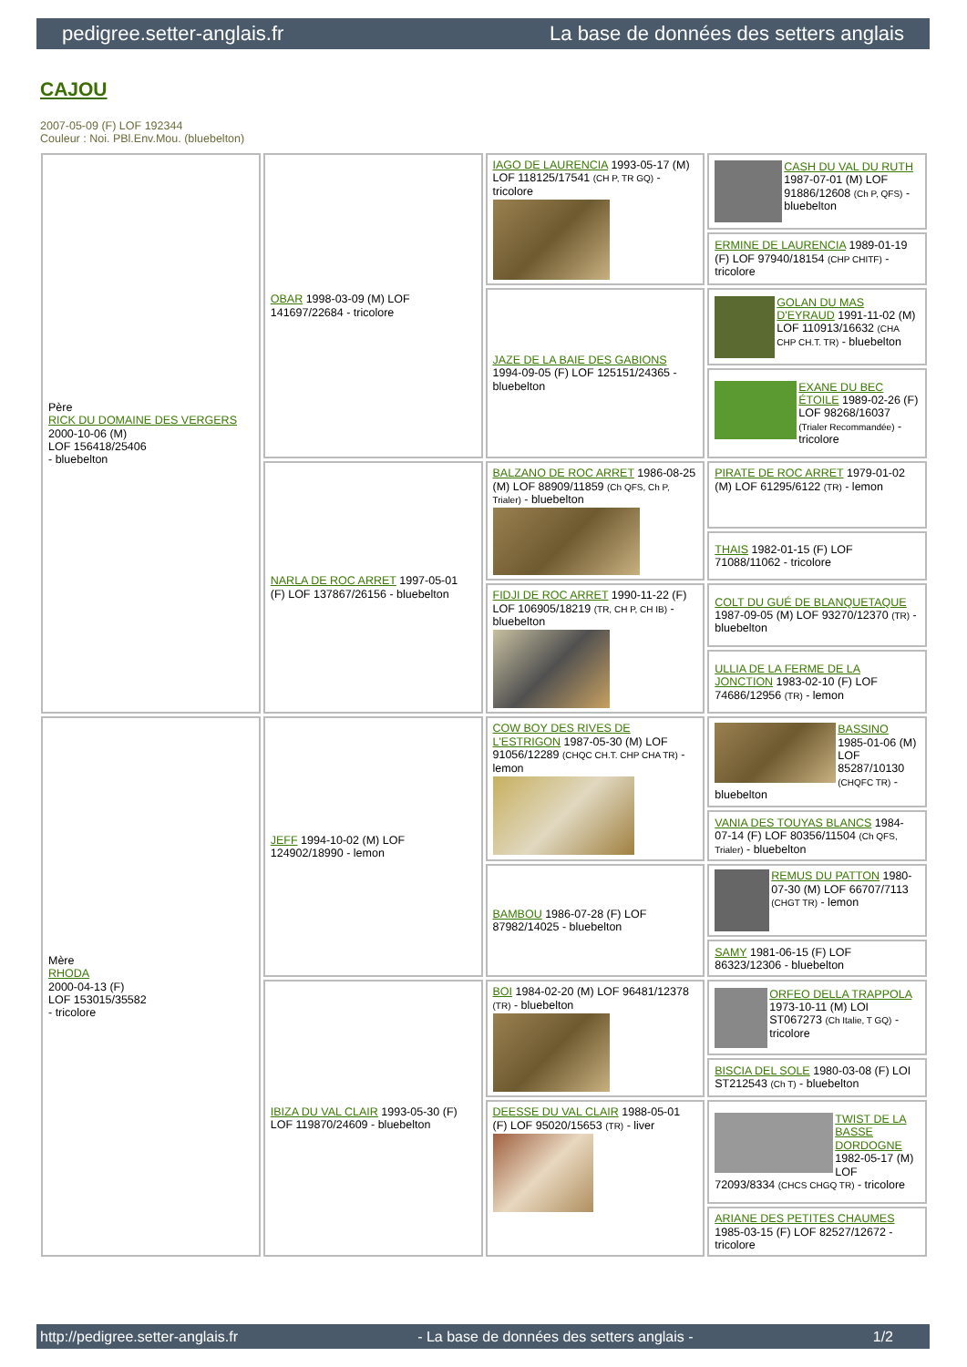pedigree.setter-anglais.fr La base de données des setters anglais
CAJOU
2007-05-09 (F) LOF 192344
Couleur : Noi. PBl.Env.Mou. (bluebelton)
| Père RICK DU DOMAINE DES VERGERS 2000-10-06 (M) LOF 156418/25406 - bluebelton | OBAR 1998-03-09 (M) LOF 141697/22684 - tricolore | IAGO DE LAURENCIA 1993-05-17 (M) LOF 118125/17541 (CH P, TR GQ) - tricolore | CASH DU VAL DU RUTH 1987-07-01 (M) LOF 91886/12608 (Ch P, QFS) - bluebelton |
| | | | ERMINE DE LAURENCIA 1989-01-19 (F) LOF 97940/18154 (CHP CHITF) - tricolore |
| | | JAZE DE LA BAIE DES GABIONS 1994-09-05 (F) LOF 125151/24365 - bluebelton | GOLAN DU MAS D'EYRAUD 1991-11-02 (M) LOF 110913/16632 (CHA CHP CH.T. TR) - bluebelton |
| | | | EXANE DU BEC ÉTOILE 1989-02-26 (F) LOF 98268/16037 (Trialer Recommandée) - tricolore |
| | NARLA DE ROC ARRET 1997-05-01 (F) LOF 137867/26156 - bluebelton | BALZANO DE ROC ARRET 1986-08-25 (M) LOF 88909/11859 (Ch QFS, Ch P, Trialer) - bluebelton | PIRATE DE ROC ARRET 1979-01-02 (M) LOF 61295/6122 (TR) - lemon |
| | | | THAIS 1982-01-15 (F) LOF 71088/11062 - tricolore |
| | | FIDJI DE ROC ARRET 1990-11-22 (F) LOF 106905/18219 (TR, CH P, CH IB) - bluebelton | COLT DU GUÉ DE BLANQUETAQUE 1987-09-05 (M) LOF 93270/12370 (TR) - bluebelton |
| | | | ULLIA DE LA FERME DE LA JONCTION 1983-02-10 (F) LOF 74686/12956 (TR) - lemon |
| Mère RHODA 2000-04-13 (F) LOF 153015/35582 - tricolore | JEFF 1994-10-02 (M) LOF 124902/18990 - lemon | COW BOY DES RIVES DE L'ESTRIGON 1987-05-30 (M) LOF 91056/12289 (CHQC CH.T. CHP CHA TR) - lemon | BASSINO 1985-01-06 (M) LOF 85287/10130 (CHQFC TR) - bluebelton |
| | | | VANIA DES TOUYAS BLANCS 1984-07-14 (F) LOF 80356/11504 (Ch QFS, Trialer) - bluebelton |
| | | BAMBOU 1986-07-28 (F) LOF 87982/14025 - bluebelton | REMUS DU PATTON 1980-07-30 (M) LOF 66707/7113 (CHGT TR) - lemon |
| | | | SAMY 1981-06-15 (F) LOF 86323/12306 - bluebelton |
| | IBIZA DU VAL CLAIR 1993-05-30 (F) LOF 119870/24609 - bluebelton | BOI 1984-02-20 (M) LOF 96481/12378 (TR) - bluebelton | ORFEO DELLA TRAPPOLA 1973-10-11 (M) LOI ST067273 (Ch Italie, T GQ) - tricolore |
| | | | BISCIA DEL SOLE 1980-03-08 (F) LOI ST212543 (Ch T) - bluebelton |
| | | DEESSE DU VAL CLAIR 1988-05-01 (F) LOF 95020/15653 (TR) - liver | TWIST DE LA BASSE DORDOGNE 1982-05-17 (M) LOF 72093/8334 (CHCS CHGQ TR) - tricolore |
| | | | ARIANE DES PETITES CHAUMES 1985-03-15 (F) LOF 82527/12672 - tricolore |
http://pedigree.setter-anglais.fr - La base de données des setters anglais - 1/2